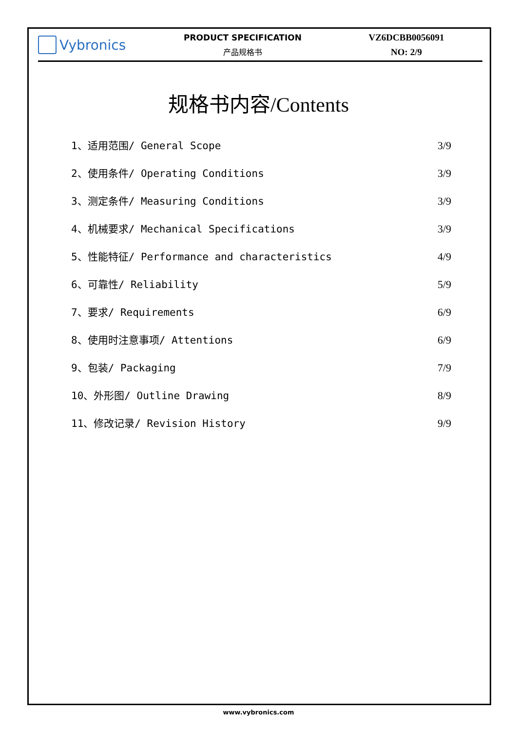Vybronics
PRODUCT SPECIFICATION
产品规格书
VZ6DCBB0056091
NO: 2/9
规格书内容/Contents
1、适用范围/ General Scope 3/9
2、使用条件/ Operating Conditions 3/9
3、测定条件/ Measuring Conditions 3/9
4、机械要求/ Mechanical Specifications 3/9
5、性能特征/ Performance and characteristics 4/9
6、可靠性/ Reliability 5/9
7、要求/ Requirements 6/9
8、使用时注意事项/ Attentions 6/9
9、包装/ Packaging 7/9
10、外形图/ Outline Drawing 8/9
11、修改记录/ Revision History 9/9
www.vybronics.com